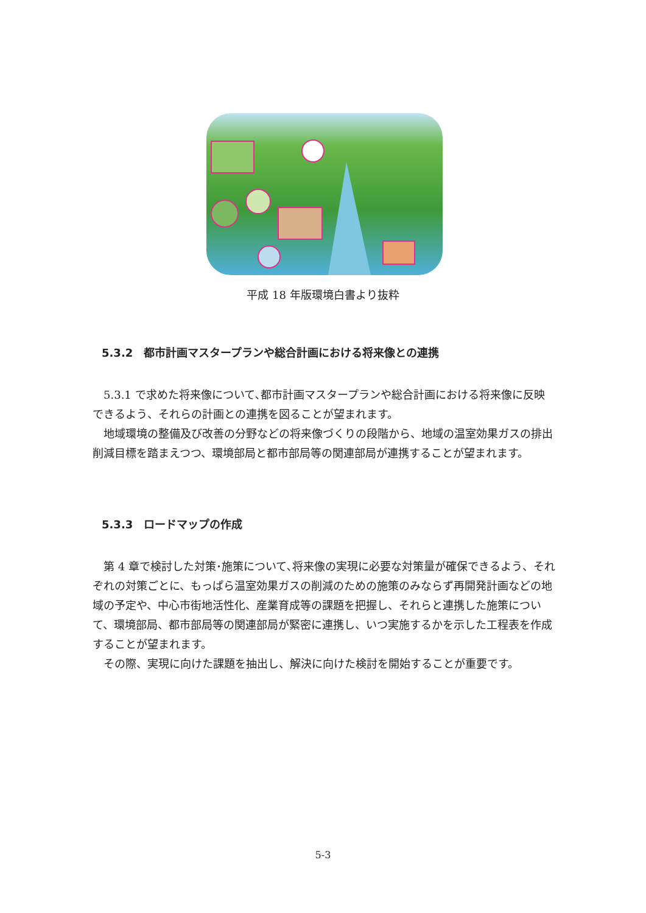平成 18 年版環境白書より抜粋
5.3.2　都市計画マスタープランや総合計画における将来像との連携
5.3.1 で求めた将来像について､都市計画マスタープランや総合計画における将来像に反映できるよう、それらの計画との連携を図ることが望まれます。
地域環境の整備及び改善の分野などの将来像づくりの段階から、地域の温室効果ガスの排出削減目標を踏まえつつ、環境部局と都市部局等の関連部局が連携することが望まれます。
5.3.3　ロードマップの作成
第 4 章で検討した対策･施策について､将来像の実現に必要な対策量が確保できるよう、それぞれの対策ごとに、もっぱら温室効果ガスの削減のための施策のみならず再開発計画などの地域の予定や、中心市街地活性化、産業育成等の課題を把握し、それらと連携した施策について、環境部局、都市部局等の関連部局が緊密に連携し、いつ実施するかを示した工程表を作成することが望まれます。
その際、実現に向けた課題を抽出し、解決に向けた検討を開始することが重要です。
5-3